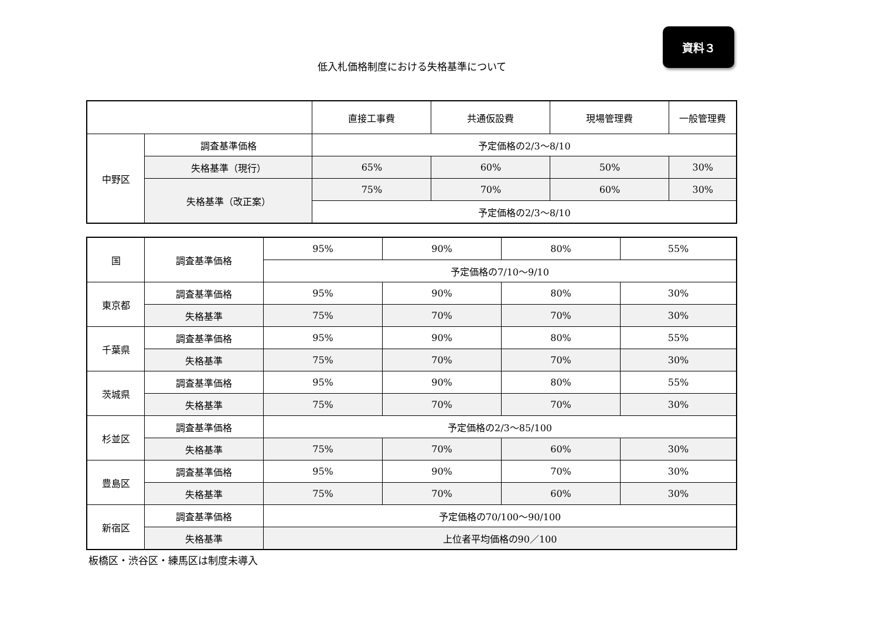資料３
低入札価格制度における失格基準について
| | | 直接工事費 | 共通仮設費 | 現場管理費 | 一般管理費 |
| 中野区 | 調査基準価格 | 予定価格の2/3～8/10 | | | |
| | 失格基準（現行） | 65% | 60% | 50% | 30% |
| | 失格基準（改正案） | 75% | 70% | 60% | 30% |
| | | 予定価格の2/3～8/10 | | | |
| 国 | 調査基準価格 | 95% | 90% | 80% | 55% |
| | | 予定価格の7/10～9/10 | | | |
| 東京都 | 調査基準価格 | 95% | 90% | 80% | 30% |
| | 失格基準 | 75% | 70% | 70% | 30% |
| 千葉県 | 調査基準価格 | 95% | 90% | 80% | 55% |
| | 失格基準 | 75% | 70% | 70% | 30% |
| 茨城県 | 調査基準価格 | 95% | 90% | 80% | 55% |
| | 失格基準 | 75% | 70% | 70% | 30% |
| 杉並区 | 調査基準価格 | 予定価格の2/3～85/100 | | | |
| | 失格基準 | 75% | 70% | 60% | 30% |
| 豊島区 | 調査基準価格 | 95% | 90% | 70% | 30% |
| | 失格基準 | 75% | 70% | 60% | 30% |
| 新宿区 | 調査基準価格 | 予定価格の70/100～90/100 | | | |
| | 失格基準 | 上位者平均価格の90／100 | | | |
板橋区・渋谷区・練馬区は制度未導入